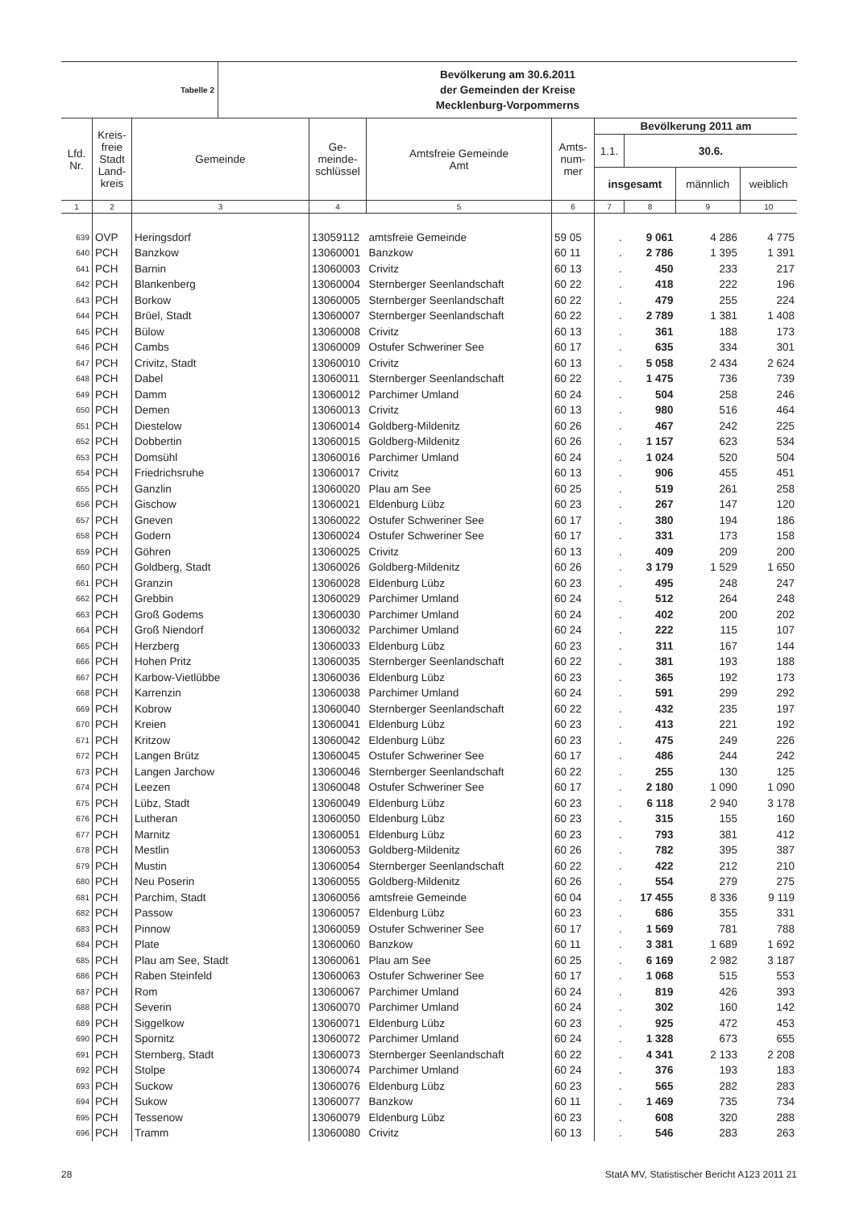| Tabelle 2 | Bevölkerung am 30.6.2011 der Gemeinden der Kreise Mecklenburg-Vorpommerns |
| Lfd. Nr. | Kreis- freie Stadt Land- kreis | Gemeinde | Ge- meinde- schlüssel | Amtsfreie Gemeinde Amt | Amts- num- mer | Bevölkerung 2011 am | | | |
| --- | --- | --- | --- | --- | --- | --- | --- | --- | --- |
| | | | | | | 1.1. | 30.6. | | |
| | | | | | | insgesamt | | männlich | weiblich |
| 1 | 2 | 3 | 4 | 5 | 6 | 7 | 8 | 9 | 10 |
| 639 | OVP | Heringsdorf | 13059112 | amtsfreie Gemeinde | 59 05 | . | 9 061 | 4 286 | 4 775 |
| 640 | PCH | Banzkow | 13060001 | Banzkow | 60 11 | . | 2 786 | 1 395 | 1 391 |
| 641 | PCH | Barnin | 13060003 | Crivitz | 60 13 | . | 450 | 233 | 217 |
| 642 | PCH | Blankenberg | 13060004 | Sternberger Seenlandschaft | 60 22 | . | 418 | 222 | 196 |
| 643 | PCH | Borkow | 13060005 | Sternberger Seenlandschaft | 60 22 | . | 479 | 255 | 224 |
| 644 | PCH | Brüel, Stadt | 13060007 | Sternberger Seenlandschaft | 60 22 | . | 2 789 | 1 381 | 1 408 |
| 645 | PCH | Bülow | 13060008 | Crivitz | 60 13 | . | 361 | 188 | 173 |
| 646 | PCH | Cambs | 13060009 | Ostufer Schweriner See | 60 17 | . | 635 | 334 | 301 |
| 647 | PCH | Crivitz, Stadt | 13060010 | Crivitz | 60 13 | . | 5 058 | 2 434 | 2 624 |
| 648 | PCH | Dabel | 13060011 | Sternberger Seenlandschaft | 60 22 | . | 1 475 | 736 | 739 |
| 649 | PCH | Damm | 13060012 | Parchimer Umland | 60 24 | . | 504 | 258 | 246 |
| 650 | PCH | Demen | 13060013 | Crivitz | 60 13 | . | 980 | 516 | 464 |
| 651 | PCH | Diestelow | 13060014 | Goldberg-Mildenitz | 60 26 | . | 467 | 242 | 225 |
| 652 | PCH | Dobbertin | 13060015 | Goldberg-Mildenitz | 60 26 | . | 1 157 | 623 | 534 |
| 653 | PCH | Domsühl | 13060016 | Parchimer Umland | 60 24 | . | 1 024 | 520 | 504 |
| 654 | PCH | Friedrichsruhe | 13060017 | Crivitz | 60 13 | . | 906 | 455 | 451 |
| 655 | PCH | Ganzlin | 13060020 | Plau am See | 60 25 | . | 519 | 261 | 258 |
| 656 | PCH | Gischow | 13060021 | Eldenburg Lübz | 60 23 | . | 267 | 147 | 120 |
| 657 | PCH | Gneven | 13060022 | Ostufer Schweriner See | 60 17 | . | 380 | 194 | 186 |
| 658 | PCH | Godern | 13060024 | Ostufer Schweriner See | 60 17 | . | 331 | 173 | 158 |
| 659 | PCH | Göhren | 13060025 | Crivitz | 60 13 | . | 409 | 209 | 200 |
| 660 | PCH | Goldberg, Stadt | 13060026 | Goldberg-Mildenitz | 60 26 | . | 3 179 | 1 529 | 1 650 |
| 661 | PCH | Granzin | 13060028 | Eldenburg Lübz | 60 23 | . | 495 | 248 | 247 |
| 662 | PCH | Grebbin | 13060029 | Parchimer Umland | 60 24 | . | 512 | 264 | 248 |
| 663 | PCH | Groß Godems | 13060030 | Parchimer Umland | 60 24 | . | 402 | 200 | 202 |
| 664 | PCH | Groß Niendorf | 13060032 | Parchimer Umland | 60 24 | . | 222 | 115 | 107 |
| 665 | PCH | Herzberg | 13060033 | Eldenburg Lübz | 60 23 | . | 311 | 167 | 144 |
| 666 | PCH | Hohen Pritz | 13060035 | Sternberger Seenlandschaft | 60 22 | . | 381 | 193 | 188 |
| 667 | PCH | Karbow-Vietlübbe | 13060036 | Eldenburg Lübz | 60 23 | . | 365 | 192 | 173 |
| 668 | PCH | Karrenzin | 13060038 | Parchimer Umland | 60 24 | . | 591 | 299 | 292 |
| 669 | PCH | Kobrow | 13060040 | Sternberger Seenlandschaft | 60 22 | . | 432 | 235 | 197 |
| 670 | PCH | Kreien | 13060041 | Eldenburg Lübz | 60 23 | . | 413 | 221 | 192 |
| 671 | PCH | Kritzow | 13060042 | Eldenburg Lübz | 60 23 | . | 475 | 249 | 226 |
| 672 | PCH | Langen Brütz | 13060045 | Ostufer Schweriner See | 60 17 | . | 486 | 244 | 242 |
| 673 | PCH | Langen Jarchow | 13060046 | Sternberger Seenlandschaft | 60 22 | . | 255 | 130 | 125 |
| 674 | PCH | Leezen | 13060048 | Ostufer Schweriner See | 60 17 | . | 2 180 | 1 090 | 1 090 |
| 675 | PCH | Lübz, Stadt | 13060049 | Eldenburg Lübz | 60 23 | . | 6 118 | 2 940 | 3 178 |
| 676 | PCH | Lutheran | 13060050 | Eldenburg Lübz | 60 23 | . | 315 | 155 | 160 |
| 677 | PCH | Marnitz | 13060051 | Eldenburg Lübz | 60 23 | . | 793 | 381 | 412 |
| 678 | PCH | Mestlin | 13060053 | Goldberg-Mildenitz | 60 26 | . | 782 | 395 | 387 |
| 679 | PCH | Mustin | 13060054 | Sternberger Seenlandschaft | 60 22 | . | 422 | 212 | 210 |
| 680 | PCH | Neu Poserin | 13060055 | Goldberg-Mildenitz | 60 26 | . | 554 | 279 | 275 |
| 681 | PCH | Parchim, Stadt | 13060056 | amtsfreie Gemeinde | 60 04 | . | 17 455 | 8 336 | 9 119 |
| 682 | PCH | Passow | 13060057 | Eldenburg Lübz | 60 23 | . | 686 | 355 | 331 |
| 683 | PCH | Pinnow | 13060059 | Ostufer Schweriner See | 60 17 | . | 1 569 | 781 | 788 |
| 684 | PCH | Plate | 13060060 | Banzkow | 60 11 | . | 3 381 | 1 689 | 1 692 |
| 685 | PCH | Plau am See, Stadt | 13060061 | Plau am See | 60 25 | . | 6 169 | 2 982 | 3 187 |
| 686 | PCH | Raben Steinfeld | 13060063 | Ostufer Schweriner See | 60 17 | . | 1 068 | 515 | 553 |
| 687 | PCH | Rom | 13060067 | Parchimer Umland | 60 24 | . | 819 | 426 | 393 |
| 688 | PCH | Severin | 13060070 | Parchimer Umland | 60 24 | . | 302 | 160 | 142 |
| 689 | PCH | Siggelkow | 13060071 | Eldenburg Lübz | 60 23 | . | 925 | 472 | 453 |
| 690 | PCH | Spornitz | 13060072 | Parchimer Umland | 60 24 | . | 1 328 | 673 | 655 |
| 691 | PCH | Sternberg, Stadt | 13060073 | Sternberger Seenlandschaft | 60 22 | . | 4 341 | 2 133 | 2 208 |
| 692 | PCH | Stolpe | 13060074 | Parchimer Umland | 60 24 | . | 376 | 193 | 183 |
| 693 | PCH | Suckow | 13060076 | Eldenburg Lübz | 60 23 | . | 565 | 282 | 283 |
| 694 | PCH | Sukow | 13060077 | Banzkow | 60 11 | . | 1 469 | 735 | 734 |
| 695 | PCH | Tessenow | 13060079 | Eldenburg Lübz | 60 23 | . | 608 | 320 | 288 |
| 696 | PCH | Tramm | 13060080 | Crivitz | 60 13 | . | 546 | 283 | 263 |
28 StatA MV, Statistischer Bericht A123 2011 21